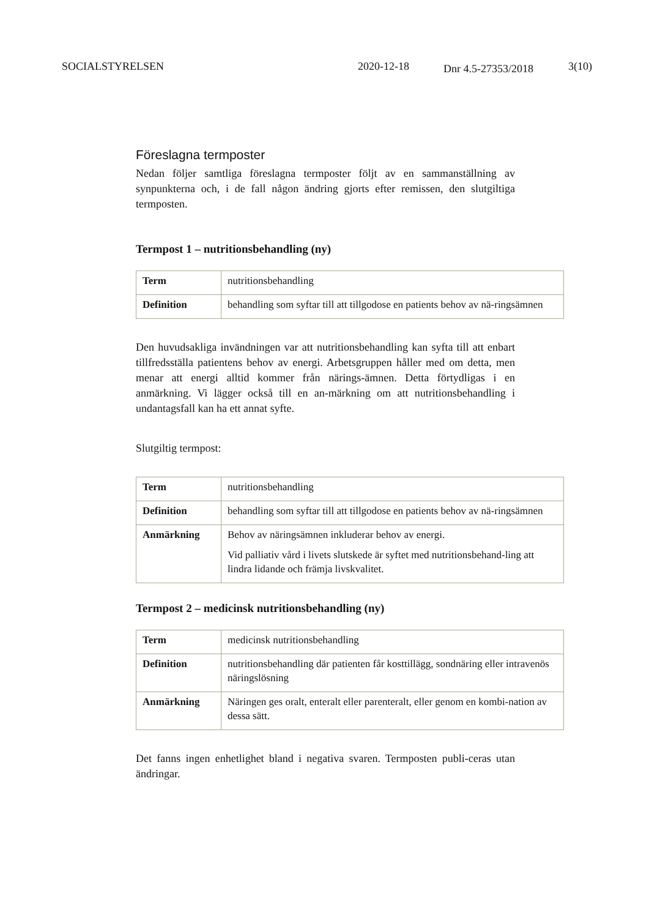SOCIALSTYRELSEN 2020-12-18 Dnr 4.5-27353/2018 3(10)
Föreslagna termposter
Nedan följer samtliga föreslagna termposter följt av en sammanställning av synpunkterna och, i de fall någon ändring gjorts efter remissen, den slutgiltiga termposten.
Termpost 1 – nutritionsbehandling (ny)
| Term | nutritionsbehandling |
| Definition | behandling som syftar till att tillgodose en patients behov av nä-ringsämnen |
Den huvudsakliga invändningen var att nutritionsbehandling kan syfta till att enbart tillfredsställa patientens behov av energi. Arbetsgruppen håller med om detta, men menar att energi alltid kommer från närings-ämnen. Detta förtydligas i en anmärkning. Vi lägger också till en an-märkning om att nutritionsbehandling i undantagsfall kan ha ett annat syfte.
Slutgiltig termpost:
| Term | nutritionsbehandling |
| Definition | behandling som syftar till att tillgodose en patients behov av nä-ringsämnen |
| Anmärkning | Behov av näringsämnen inkluderar behov av energi. Vid palliativ vård i livets slutskede är syftet med nutritionsbehand-ling att lindra lidande och främja livskvalitet. |
Termpost 2 – medicinsk nutritionsbehandling (ny)
| Term | medicinsk nutritionsbehandling |
| Definition | nutritionsbehandling där patienten får kosttillägg, sondnäring eller intravenös näringslösning |
| Anmärkning | Näringen ges oralt, enteralt eller parenteralt, eller genom en kombi-nation av dessa sätt. |
Det fanns ingen enhetlighet bland i negativa svaren. Termposten publi-ceras utan ändringar.